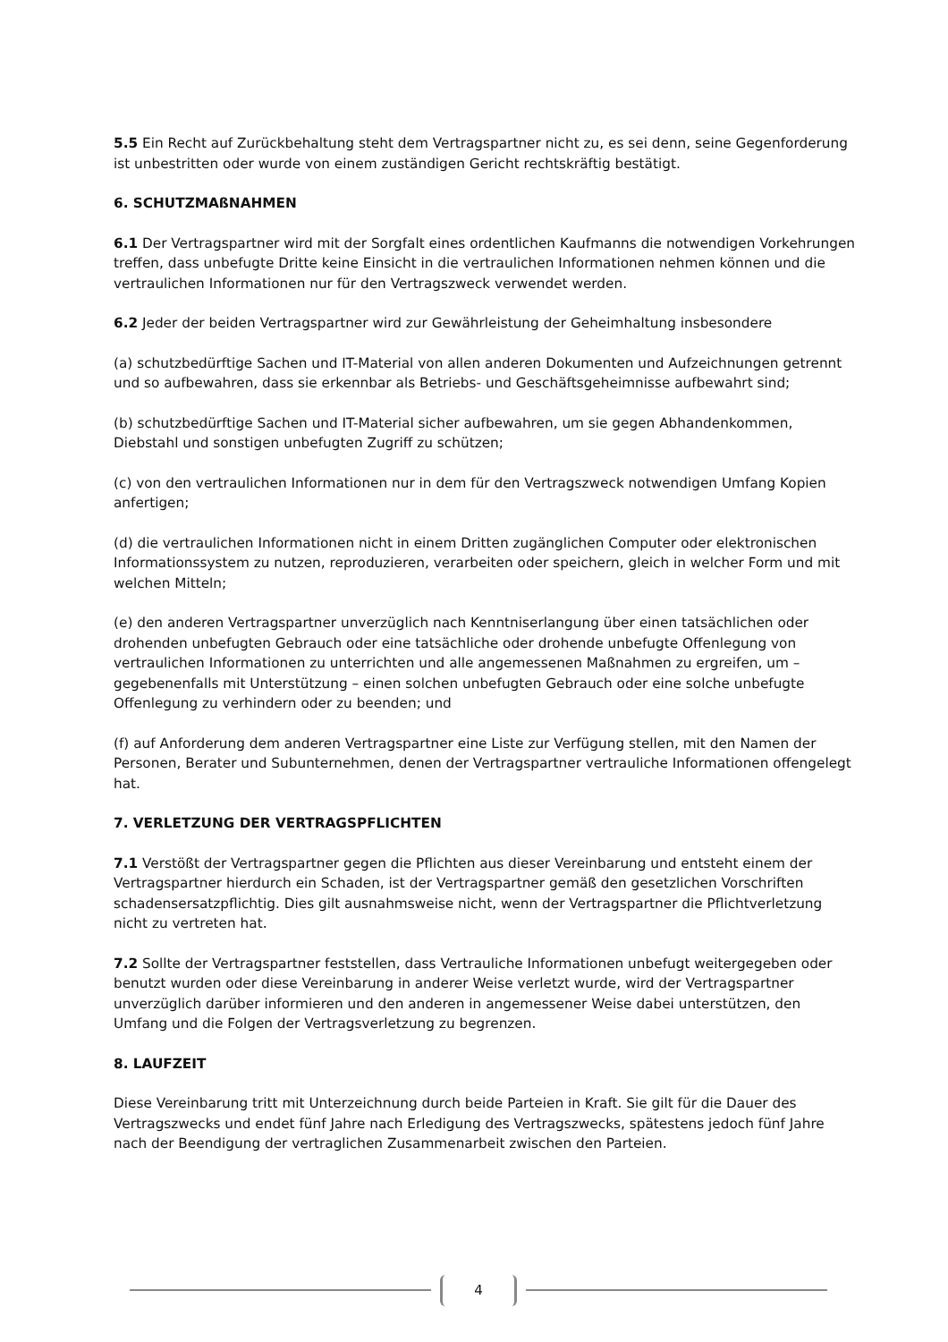5.5 Ein Recht auf Zurückbehaltung steht dem Vertragspartner nicht zu, es sei denn, seine Gegenforderung ist unbestritten oder wurde von einem zuständigen Gericht rechtskräftig bestätigt.
6. SCHUTZMAßNAHMEN
6.1 Der Vertragspartner wird mit der Sorgfalt eines ordentlichen Kaufmanns die notwendigen Vorkehrungen treffen, dass unbefugte Dritte keine Einsicht in die vertraulichen Informationen nehmen können und die vertraulichen Informationen nur für den Vertragszweck verwendet werden.
6.2 Jeder der beiden Vertragspartner wird zur Gewährleistung der Geheimhaltung insbesondere
(a) schutzbedürftige Sachen und IT-Material von allen anderen Dokumenten und Aufzeichnungen getrennt und so aufbewahren, dass sie erkennbar als Betriebs- und Geschäftsgeheimnisse aufbewahrt sind;
(b) schutzbedürftige Sachen und IT-Material sicher aufbewahren, um sie gegen Abhandenkommen, Diebstahl und sonstigen unbefugten Zugriff zu schützen;
(c) von den vertraulichen Informationen nur in dem für den Vertragszweck notwendigen Umfang Kopien anfertigen;
(d) die vertraulichen Informationen nicht in einem Dritten zugänglichen Computer oder elektronischen Informationssystem zu nutzen, reproduzieren, verarbeiten oder speichern, gleich in welcher Form und mit welchen Mitteln;
(e) den anderen Vertragspartner unverzüglich nach Kenntniserlangung über einen tatsächlichen oder drohenden unbefugten Gebrauch oder eine tatsächliche oder drohende unbefugte Offenlegung von vertraulichen Informationen zu unterrichten und alle angemessenen Maßnahmen zu ergreifen, um – gegebenenfalls mit Unterstützung – einen solchen unbefugten Gebrauch oder eine solche unbefugte Offenlegung zu verhindern oder zu beenden; und
(f) auf Anforderung dem anderen Vertragspartner eine Liste zur Verfügung stellen, mit den Namen der Personen, Berater und Subunternehmen, denen der Vertragspartner vertrauliche Informationen offengelegt hat.
7. VERLETZUNG DER VERTRAGSPFLICHTEN
7.1 Verstößt der Vertragspartner gegen die Pflichten aus dieser Vereinbarung und entsteht einem der Vertragspartner hierdurch ein Schaden, ist der Vertragspartner gemäß den gesetzlichen Vorschriften schadensersatzpflichtig. Dies gilt ausnahmsweise nicht, wenn der Vertragspartner die Pflichtverletzung nicht zu vertreten hat.
7.2 Sollte der Vertragspartner feststellen, dass Vertrauliche Informationen unbefugt weitergegeben oder benutzt wurden oder diese Vereinbarung in anderer Weise verletzt wurde, wird der Vertragspartner unverzüglich darüber informieren und den anderen in angemessener Weise dabei unterstützen, den Umfang und die Folgen der Vertragsverletzung zu begrenzen.
8. LAUFZEIT
Diese Vereinbarung tritt mit Unterzeichnung durch beide Parteien in Kraft. Sie gilt für die Dauer des Vertragszwecks und endet fünf Jahre nach Erledigung des Vertragszwecks, spätestens jedoch fünf Jahre nach der Beendigung der vertraglichen Zusammenarbeit zwischen den Parteien.
4